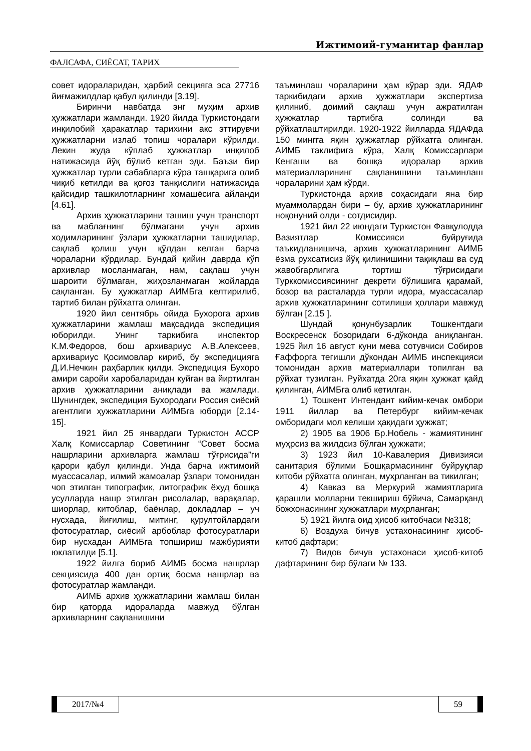Ижтимоий-гуманитар фанлар
ФАЛСАФА, СИЁСАТ, ТАРИХ
совет идораларидан, ҳарбий секцияга эса 27716 йиғмажилдлар қабул қилинди [3.19].
Биринчи навбатда энг муҳим архив ҳужжатлари жамланди. 1920 йилда Туркистондаги инқилобий ҳаракатлар тарихини акс эттирувчи ҳужжатларни излаб топиш чоралари кўрилди. Лекин жуда кўплаб ҳужжатлар инқилоб натижасида йўқ бўлиб кетган эди. Баъзи бир ҳужжатлар турли сабабларга кўра ташқарига олиб чиқиб кетилди ва қоғоз танқислиги натижасида қайсидир ташкилотларнинг хомашёсига айланди [4.61].
Архив ҳужжатларини ташиш учун транспорт ва маблағнинг бўлмагани учун архив ходимларининг ўзлари ҳужжатларни ташидилар, сақлаб қолиш учун қўлдан келган барча чораларни кўрдилар. Бундай қийин даврда кўп архивлар мосланмаган, нам, сақлаш учун шароити бўлмаган, жиҳозланмаган жойларда сақланган. Бу ҳужжатлар АИМБга келтирилиб, тартиб билан рўйхатга олинган.
1920 йил сентябрь ойида Бухорога архив ҳужжатларини жамлаш мақсадида экспедиция юборилди. Унинг таркибига инспектор К.М.Федоров, бош архивариус А.В.Алексеев, архивариус Қосимовлар кириб, бу экспедицияга Д.И.Нечкин раҳбарлик қилди. Экспедиция Бухоро амири саройи харобаларидан куйган ва йиртилган архив ҳужжатларини аниқлади ва жамлади. Шунингдек, экспедиция Бухородаги Россия сиёсий агентлиги ҳужжатларини АИМБга юборди [2.14-15].
1921 йил 25 январдаги Туркистон АССР Халқ Комиссарлар Советининг “Совет босма нашрларини архивларга жамлаш тўғрисида”ги қарори қабул қилинди. Унда барча ижтимоий муассасалар, илмий жамоалар ўзлари томонидан чоп этилган типографик, литографик ёхуд бошқа усулларда нашр этилган рисолалар, варақалар, шиорлар, китоблар, баёнлар, докладлар – уч нусхада, йиғилиш, митинг, қурултойлардаги фотосуратлар, сиёсий арбоблар фотосуратлари бир нусхадан АИМБга топшириш мажбурияти юклатилди [5.1].
1922 йилга бориб АИМБ босма нашрлар секциясида 400 дан ортиқ босма нашрлар ва фотосуратлар жамланди.
АИМБ архив ҳужжатларини жамлаш билан бир қаторда идораларда мавжуд бўлган архивларнинг сақланишини
таъминлаш чораларини ҳам кўрар эди. ЯДАФ таркибидаги архив ҳужжатлари экспертиза қилиниб, доимий сақлаш учун ажратилган ҳужжатлар тартибга солинди ва рўйхатлаштирилди. 1920-1922 йилларда ЯДАФда 150 мингга яқин ҳужжатлар рўйхатга олинган. АИМБ таклифига кўра, Халқ Комиссарлари Кенгаши ва бошқа идоралар архив материалларининг сақланишини таъминлаш чораларини ҳам кўрди.
Туркистонда архив соҳасидаги яна бир муаммолардан бири – бу, архив ҳужжатларининг ноқонуний олди - сотдисидир.
1921 йил 22 июндаги Туркистон Фавқулодда Вазиятлар Комиссияси буйруғида таъкидланишича, архив ҳужжатларининг АИМБ ёзма рухсатисиз йўқ қилинишини тақиқлаш ва суд жавобгарлигига тортиш тўғрисидаги Турккомиссиясининг декрети бўлишига қарамай, бозор ва расталарда турли идора, муассасалар архив ҳужжатларининг сотилиши ҳоллари мавжуд бўлган [2.15 ].
Шундай қонунбузарлик Тошкентдаги Воскресенск бозоридаги 6-дўконда аниқланган. 1925 йил 16 август куни мева сотувчиси Собиров Ғаффорга тегишли дўкондан АИМБ инспекцияси томонидан архив материаллари топилган ва рўйхат тузилган. Руйхатда 20га яқин ҳужжат қайд қилинган, АИМБга олиб кетилган.
1) Тошкент Интендант кийим-кечак омбори 1911 йиллар ва Петербург кийим-кечак омборидаги мол келиши ҳақидаги ҳужжат;
2) 1905 ва 1906 Бр.Нобель - жамиятининг муҳрсиз ва жилдсиз бўлган ҳужжати;
3) 1923 йил 10-Кавалерия Дивизияси санитария бўлими Бошқармасининг буйруқлар китоби рўйхатга олинган, муҳрланган ва тикилган;
4) Кавказ ва Меркурий жамиятларига қарашли молларни текшириш бўйича, Самарқанд божхонасининг ҳужжатлари муҳрланган;
5) 1921 йилга оид ҳисоб китобчаси №318;
6) Воздуха бичув устахонасининг ҳисоб-китоб дафтари;
7) Видов бичув устахонаси ҳисоб-китоб дафтарининг бир бўлаги № 133.
2017/№4 59